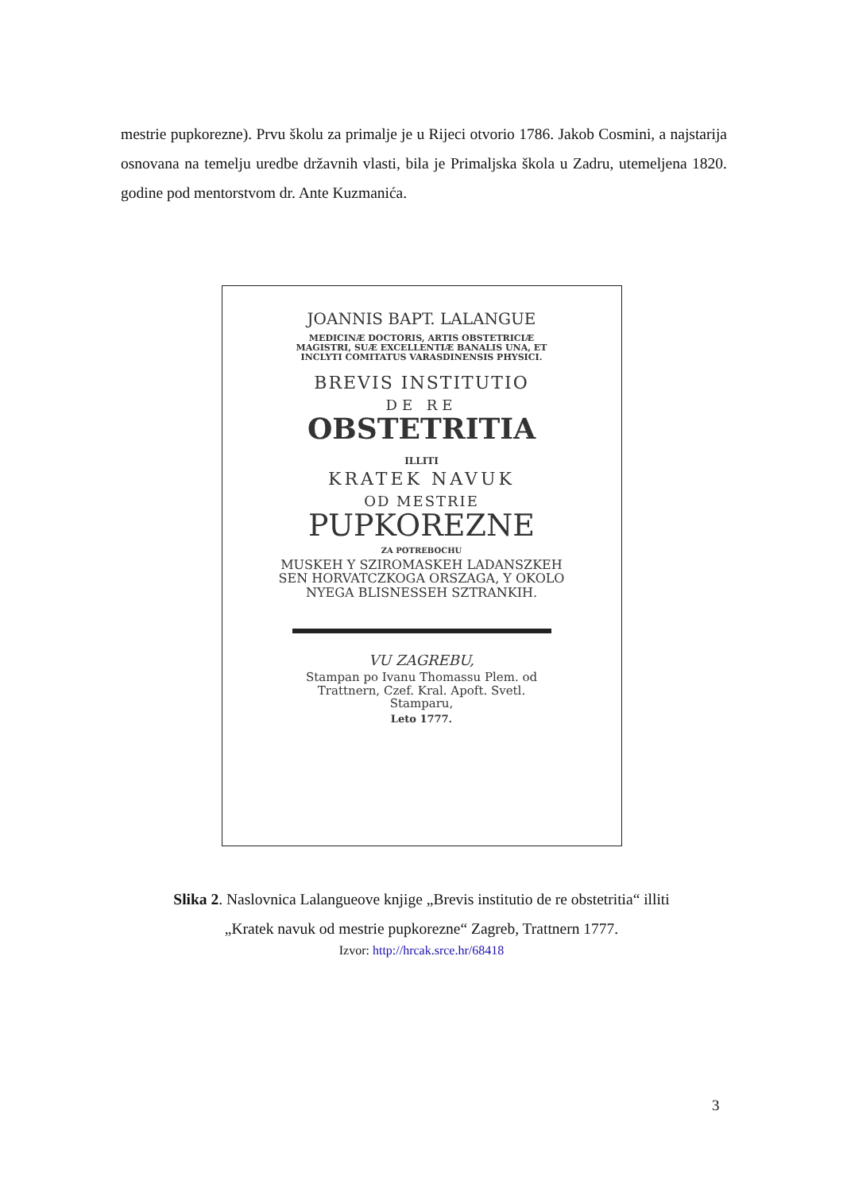mestrie pupkorezne). Prvu školu za primalje je u Rijeci otvorio 1786. Jakob Cosmini, a najstarija osnovana na temelju uredbe državnih vlasti, bila je Primaljska škola u Zadru, utemeljena 1820. godine pod mentorstvom dr. Ante Kuzmanića.
JOANNIS BAPT. LALANGUE
MEDICINÆ DOCTORIS, ARTIS OBSTETRICIÆ MAGISTRI, SUÆ EXCELLENTIÆ BANALIS UNA, ET INCLYTI COMITATUS VARASDINENSIS PHYSICI.
BREVIS INSTITUTIO
DE RE
OBSTETRITIA
ILLITI
KRATEK NAVUK
OD MESTRIE
PUPKOREZNE
ZA POTREBOCHU
MUSKEH Y SZIROMASKEH LADANSZKEH SEN HORVATCZKOGA ORSZAGA, Y OKOLO NYEGA BLISNESSEH SZTRANKIH.
VU ZAGREBU,
Stampan po Ivanu Thomassu Plem. od Trattnern, Czef. Kral. Apoft. Svetl. Stamparu,
Leto 1777.
Slika 2. Naslovnica Lalangueove knjige „Brevis institutio de re obstetritia“ illiti
„Kratek navuk od mestrie pupkorezne“ Zagreb, Trattnern 1777.
Izvor: http://hrcak.srce.hr/68418
3